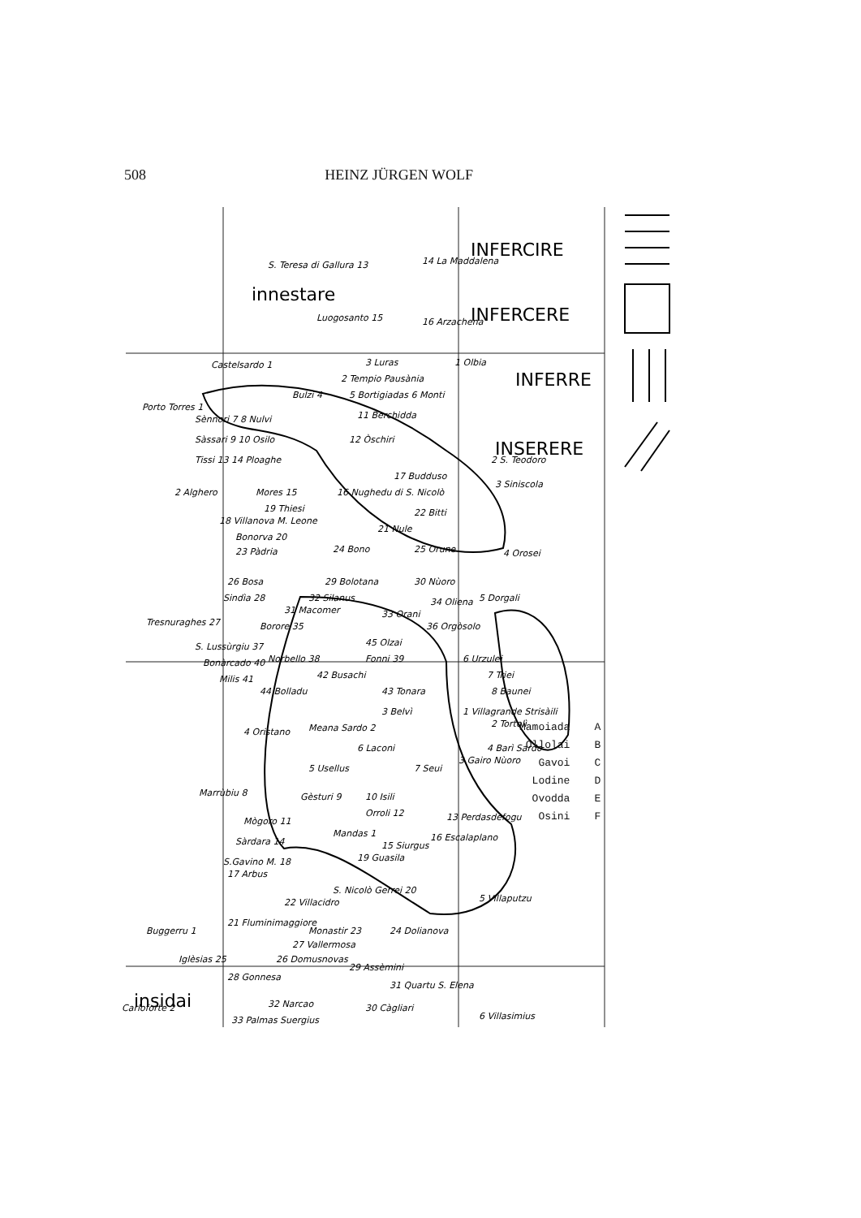508 HEINZ JÜRGEN WOLF
INFERCIRE
innestare
INFERCERE
INFERRE
INSERERE
insidai
S. Teresa di Gallura 13
14 La Maddalena
16 Arzachena
Luogosanto 15
Castelsardo 1
3 Luras
2 Tempio Pausània
1 Olbia
Porto Torres 1
Bulzi 4
5 Bortigiadas 6 Monti
Sènnori 7 8 Nulvi
11 Berchidda
Sàssari 9 10 Osilo
12 Òschiri
Tissi 13 14 Ploaghe
2 S. Teodoro
17 Budduso
3 Siniscola
2 Alghero
Mores 15
16 Nughedu di S. Nicolò
19 Thiesi
22 Bitti
18 Villanova M. Leone
21 Nule
Bonorva 20
23 Pàdria
24 Bono
25 Orune
4 Orosei
26 Bosa
29 Bolotana
30 Nùoro
Sindìa 28
32 Silanus
34 Oliena
5 Dorgali
Tresnuraghes 27
31 Macomer
33 Orani
Borore 35
36 Orgòsolo
S. Lussùrgiu 37
45 Olzai
6 Urzulei
Bonàrcado 40
Norbello 38
Fonni 39
7 Triei
Milis 41
42 Busachi
8 Baunei
44 Bolladu
43 Tonara
1 Villagrande Strisàili
3 Belvì
2 Tortolì
Meana Sardo 2
4 Oristano
4 Barì Sardo
6 Laconi
3 Gairo Nùoro
5 Usellus
7 Seui
Marrùbiu 8
Gèsturi 9
10 Isili
Orroli 12
13 Perdasdefogu
Mògoro 11
Mandas 1
Sàrdara 14
15 Siurgus
16 Escalaplano
S.Gavino M. 18
19 Guasila
17 Arbus
S. Nicolò Gerrei 20
5 Villaputzu
22 Villacidro
21 Fluminimaggiore
Buggerru 1
Monastir 23
24 Dolianova
27 Vallermosa
Iglèsias 25
26 Domusnovas
29 Assèmini
28 Gonnesa
31 Quartu S. Elena
32 Narcao
30 Càgliari
6 Villasimius
Carloforte 2
33 Palmas Suergius
Mamoiada A
Ollolai B
Gavoi C
Lodine D
Ovodda E
Osini F